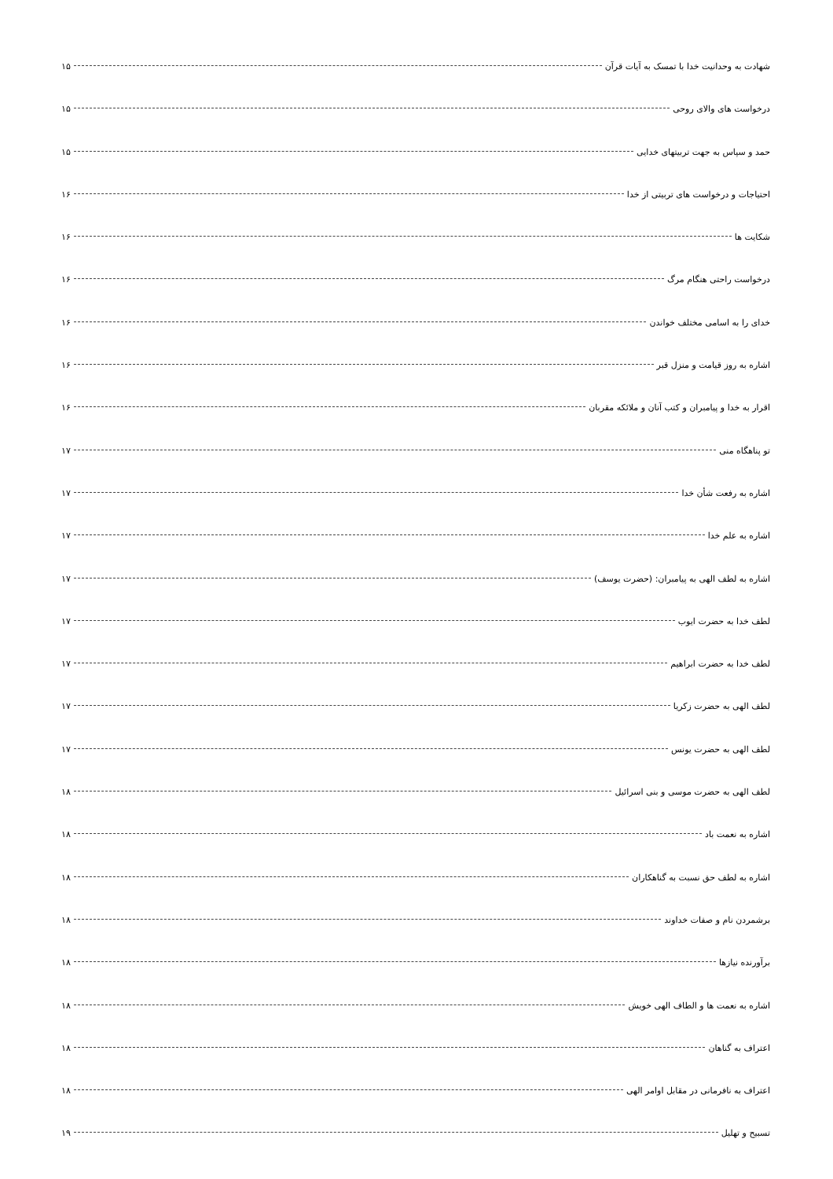شهادت به وحدانیت خدا با تمسک به آیات قرآن ۱۵
درخواست های والای روحی ۱۵
حمد و سپاس به جهت تربیتهای خدایی ۱۵
احتیاجات و درخواست های تربیتی از خدا ۱۶
شکایت ها ۱۶
درخواست راحتی هنگام مرگ ۱۶
خدای را به اسامی مختلف خواندن ۱۶
اشاره به روز قیامت و منزل قبر ۱۶
اقرار به خدا و پیامبران و کتب آنان و ملائکه مقربان ۱۶
تو پناهگاه منی ۱۷
اشاره به رفعت شأن خدا ۱۷
اشاره به علم خدا ۱۷
اشاره به لطف الهی به پیامبران: (حضرت یوسف) ۱۷
لطف خدا به حضرت ایوب ۱۷
لطف خدا به حضرت ابراهیم ۱۷
لطف الهی به حضرت زکریا ۱۷
لطف الهی به حضرت یونس ۱۷
لطف الهی به حضرت موسی و بنی اسرائیل ۱۸
اشاره به نعمت باد ۱۸
اشاره به لطف حق نسبت به گناهکاران ۱۸
برشمردن نام و صفات خداوند ۱۸
برآورنده نیازها ۱۸
اشاره به نعمت ها و الطاف الهی خویش ۱۸
اعتراف به گناهان ۱۸
اعتراف به نافرمانی در مقابل اوامر الهی ۱۸
تسبیح و تهلیل ۱۹